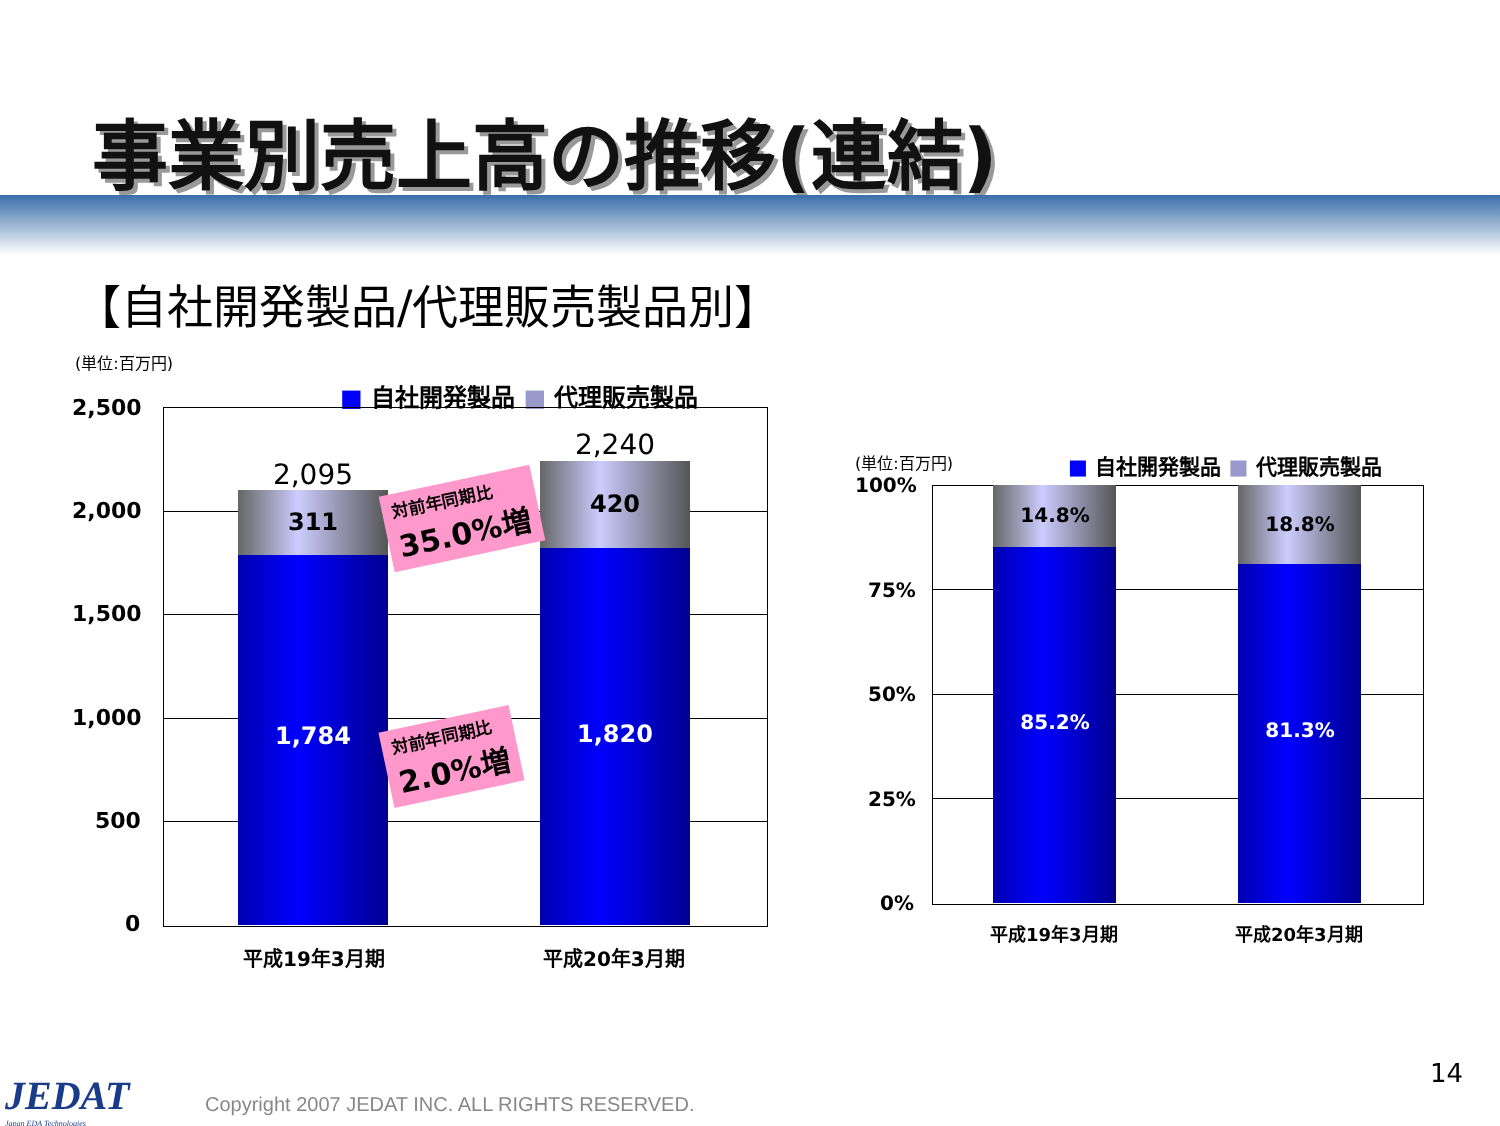事業別売上高の推移(連結)
【自社開発製品/代理販売製品別】
(単位:百万円)
■ 自社開発製品 ■ 代理販売製品
2,500
2,000
1,500
1,000
500
0
2,095
311
1,784
2,240
420
1,820
対前年同期比
35.0%増
対前年同期比
2.0%増
平成19年3月期 平成20年3月期
(単位:百万円) ■ 自社開発製品 ■ 代理販売製品
100%
75%
50%
25%
0%
14.8%
85.2%
18.8%
81.3%
平成19年3月期 平成20年3月期
JEDAT
Japan EDA Technologies
Copyright 2007 JEDAT INC. ALL RIGHTS RESERVED.
14